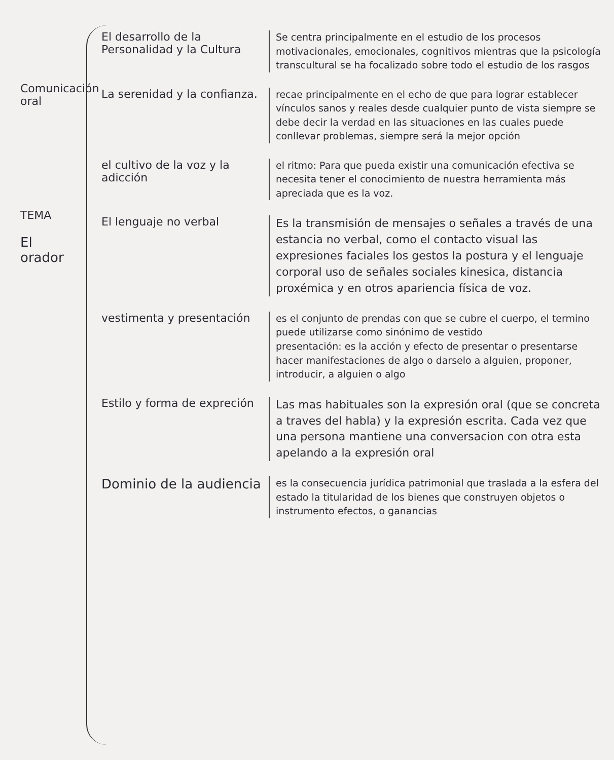Comunicación oral
TEMA
El orador
El desarrollo de la Personalidad y la Cultura
Se centra principalmente en el estudio de los procesos motivacionales, emocionales, cognitivos mientras que la psicología transcultural se ha focalizado sobre todo el estudio de los rasgos
La serenidad y la confianza.
recae principalmente en el echo de que para lograr establecer vínculos sanos y reales desde cualquier punto de vista siempre se debe decir la verdad en las situaciones en las cuales puede conllevar problemas, siempre será la mejor opción
el cultivo de la voz y la adicción
el ritmo: Para que pueda existir una comunicación efectiva se necesita tener el conocimiento de nuestra herramienta más apreciada que es la voz.
El lenguaje no verbal
Es la transmisión de mensajes o señales a través de una estancia no verbal, como el contacto visual las expresiones faciales los gestos la postura y el lenguaje corporal uso de señales sociales kinesica, distancia proxémica y en otros apariencia física de voz.
vestimenta y presentación
es el conjunto de prendas con que se cubre el cuerpo, el termino puede utilizarse como sinónimo de vestido
presentación: es la acción y efecto de presentar o presentarse hacer manifestaciones de algo o darselo a alguien, proponer, introducir, a alguien o algo
Estilo y forma de expreción
Las mas habituales son la expresión oral (que se concreta a traves del habla) y la expresión escrita. Cada vez que una persona mantiene una conversacion con otra esta apelando a la expresión oral
Dominio de la audiencia
es la consecuencia jurídica patrimonial que traslada a la esfera del estado la titularidad de los bienes que construyen objetos o instrumento efectos, o ganancias